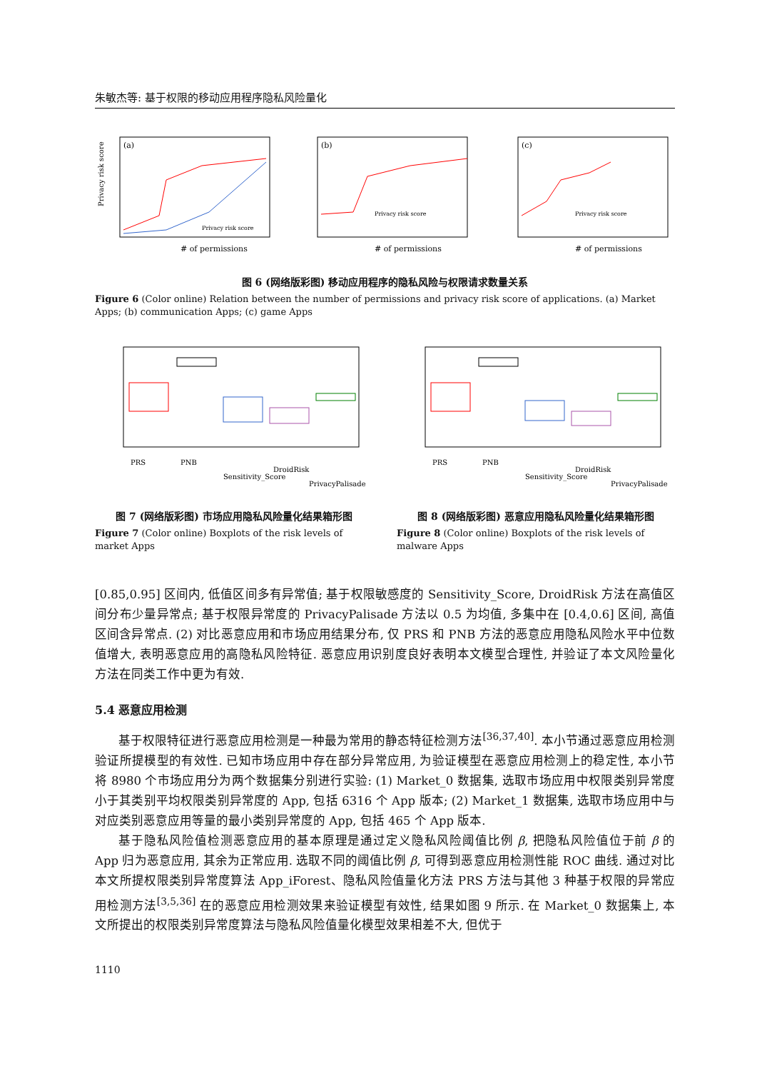朱敏杰等: 基于权限的移动应用程序隐私风险量化
(a)
Privacy risk score
# of permissions
Privacy risk score
(b)
Privacy risk score
# of permissions
(c)
Privacy risk score
# of permissions
图 6 (网络版彩图) 移动应用程序的隐私风险与权限请求数量关系
Figure 6 (Color online) Relation between the number of permissions and privacy risk score of applications. (a) Market Apps; (b) communication Apps; (c) game Apps
PRS
PNB
Sensitivity_Score
DroidRisk
PrivacyPalisade
图 7 (网络版彩图) 市场应用隐私风险量化结果箱形图
Figure 7 (Color online) Boxplots of the risk levels of market Apps
PRS
PNB
Sensitivity_Score
DroidRisk
PrivacyPalisade
图 8 (网络版彩图) 恶意应用隐私风险量化结果箱形图
Figure 8 (Color online) Boxplots of the risk levels of malware Apps
[0.85,0.95] 区间内, 低值区间多有异常值; 基于权限敏感度的 Sensitivity_Score, DroidRisk 方法在高值区间分布少量异常点; 基于权限异常度的 PrivacyPalisade 方法以 0.5 为均值, 多集中在 [0.4,0.6] 区间, 高值区间含异常点. (2) 对比恶意应用和市场应用结果分布, 仅 PRS 和 PNB 方法的恶意应用隐私风险水平中位数值增大, 表明恶意应用的高隐私风险特征. 恶意应用识别度良好表明本文模型合理性, 并验证了本文风险量化方法在同类工作中更为有效.
5.4 恶意应用检测
基于权限特征进行恶意应用检测是一种最为常用的静态特征检测方法<sup>[36,37,40]</sup>. 本小节通过恶意应用检测验证所提模型的有效性. 已知市场应用中存在部分异常应用, 为验证模型在恶意应用检测上的稳定性, 本小节将 8980 个市场应用分为两个数据集分别进行实验: (1) Market_0 数据集, 选取市场应用中权限类别异常度小于其类别平均权限类别异常度的 App, 包括 6316 个 App 版本; (2) Market_1 数据集, 选取市场应用中与对应类别恶意应用等量的最小类别异常度的 App, 包括 465 个 App 版本.
基于隐私风险值检测恶意应用的基本原理是通过定义隐私风险阈值比例 β, 把隐私风险值位于前 β 的 App 归为恶意应用, 其余为正常应用. 选取不同的阈值比例 β, 可得到恶意应用检测性能 ROC 曲线. 通过对比本文所提权限类别异常度算法 App_iForest、隐私风险值量化方法 PRS 方法与其他 3 种基于权限的异常应用检测方法<sup>[3,5,36]</sup> 在的恶意应用检测效果来验证模型有效性, 结果如图 9 所示. 在 Market_0 数据集上, 本文所提出的权限类别异常度算法与隐私风险值量化模型效果相差不大, 但优于
1110